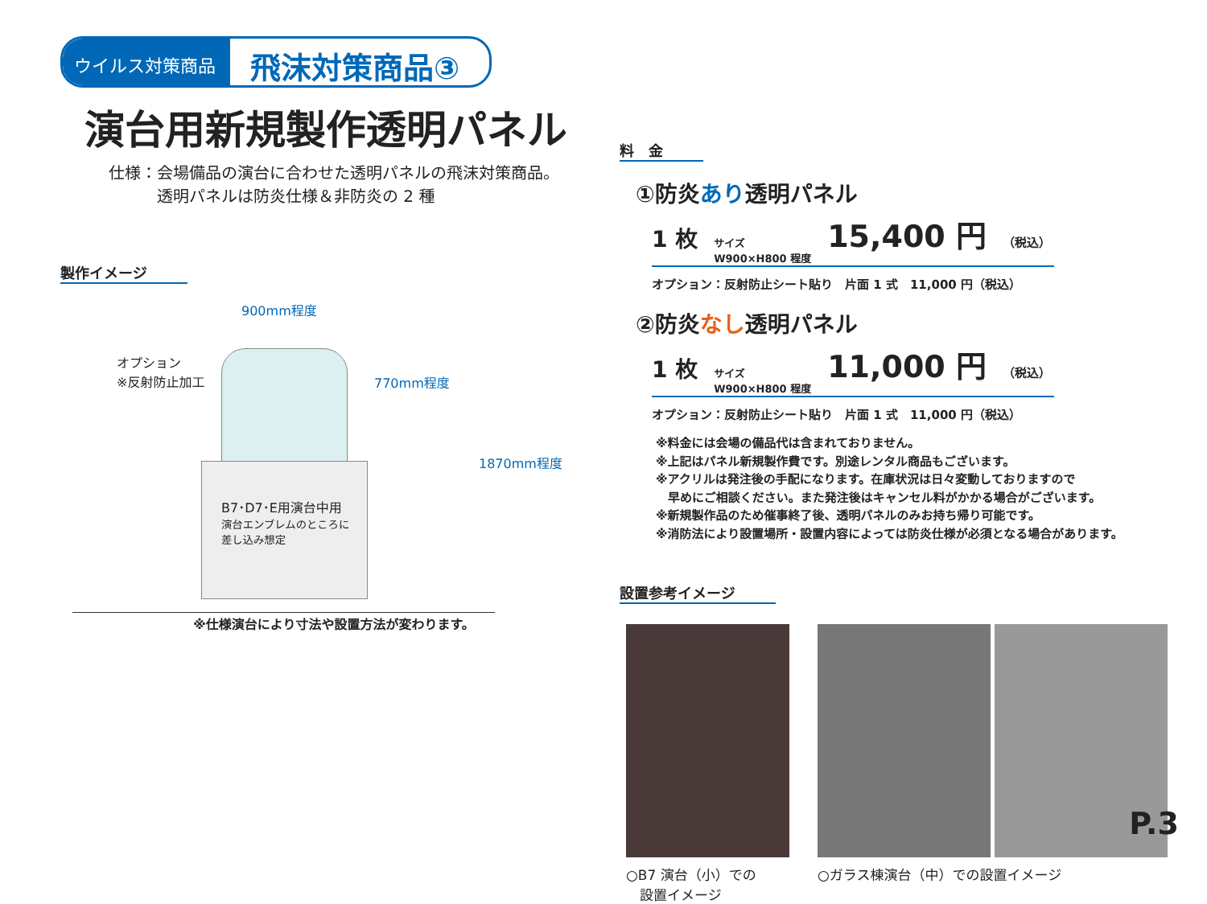ウイルス対策商品
飛沫対策商品③
演台用新規製作透明パネル
仕様：会場備品の演台に合わせた透明パネルの飛沫対策商品。
　　　透明パネルは防炎仕様＆非防炎の 2 種
製作イメージ
900mm程度
オプション
※反射防止加工 770mm程度
1870mm程度
B7･D7･E用演台中用
演台エンブレムのところに
差し込み想定
※仕様演台により寸法や設置方法が変わります。
料　金
①防炎あり透明パネル
1 枚 サイズ
W900×H800 程度 15,400 円 （税込）
オプション：反射防止シート貼り　片面 1 式　11,000 円（税込）
②防炎なし透明パネル
1 枚 サイズ
W900×H800 程度 11,000 円 （税込）
オプション：反射防止シート貼り　片面 1 式　11,000 円（税込）
※料金には会場の備品代は含まれておりません。
※上記はパネル新規製作費です。別途レンタル商品もございます。
※アクリルは発注後の手配になります。在庫状況は日々変動しておりますので
　早めにご相談ください。また発注後はキャンセル料がかかる場合がございます。
※新規製作品のため催事終了後、透明パネルのみお持ち帰り可能です。
※消防法により設置場所・設置内容によっては防炎仕様が必須となる場合があります。
設置参考イメージ
○B7 演台（小）での
　設置イメージ
○ガラス棟演台（中）での設置イメージ
P.3